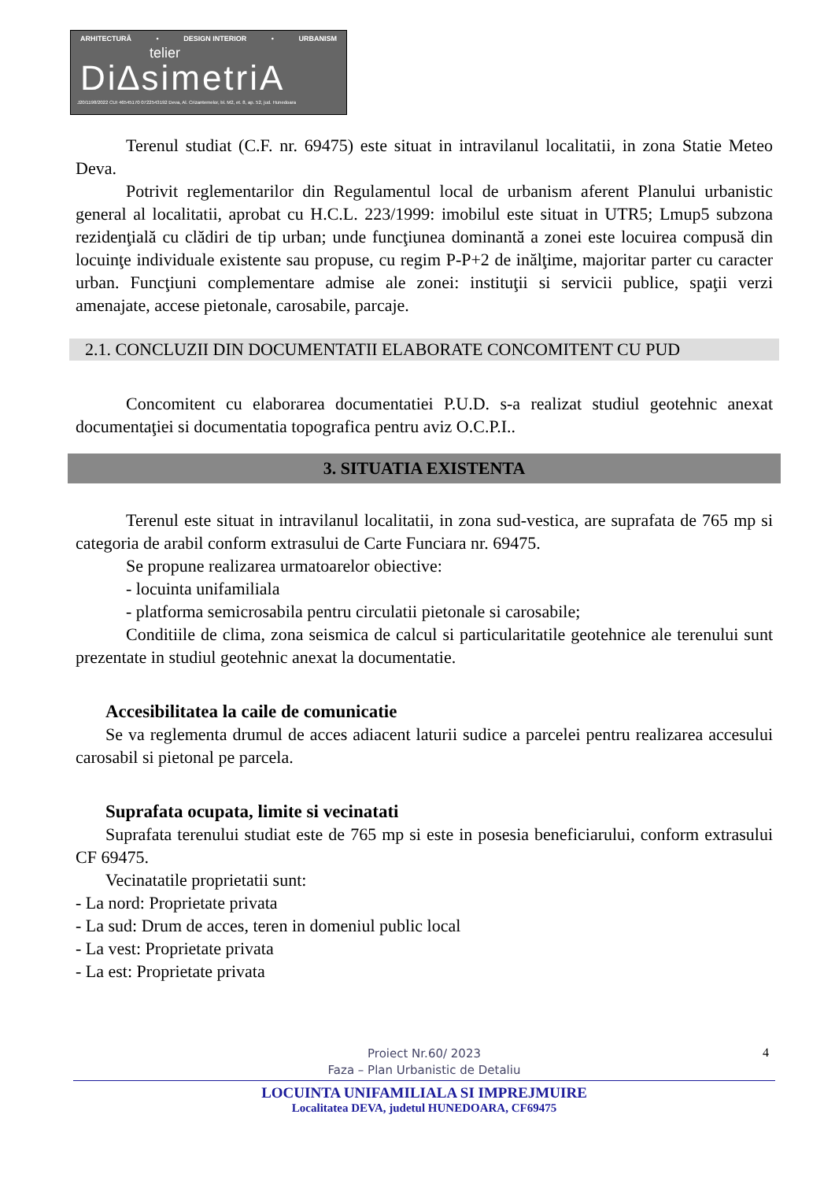ARHITECTURĂ • DESIGN INTERIOR • URBANISM
telier
Di∆simetriA
J20/1198/2022 CUI 46545170 0722543192 Deva, Al. Crizantemelor, bl. M2, et. 8, ap. 52, jud. Hunedoara
Terenul studiat (C.F. nr. 69475) este situat in intravilanul localitatii, in zona Statie Meteo Deva.
Potrivit reglementarilor din Regulamentul local de urbanism aferent Planului urbanistic general al localitatii, aprobat cu H.C.L. 223/1999: imobilul este situat in UTR5; Lmup5 subzona rezidenţială cu clădiri de tip urban; unde funcţiunea dominantă a zonei este locuirea compusă din locuinţe individuale existente sau propuse, cu regim P-P+2 de inălţime, majoritar parter cu caracter urban. Funcţiuni complementare admise ale zonei: instituţii si servicii publice, spaţii verzi amenajate, accese pietonale, carosabile, parcaje.
2.1. CONCLUZII DIN DOCUMENTATII ELABORATE CONCOMITENT CU PUD
Concomitent cu elaborarea documentatiei P.U.D. s-a realizat studiul geotehnic anexat documentaţiei si documentatia topografica pentru aviz O.C.P.I..
3. SITUATIA EXISTENTA
Terenul este situat in intravilanul localitatii, in zona sud-vestica, are suprafata de 765 mp si categoria de arabil conform extrasului de Carte Funciara nr. 69475.
Se propune realizarea urmatoarelor obiective:
- locuinta unifamiliala
- platforma semicrosabila pentru circulatii pietonale si carosabile;
Conditiile de clima, zona seismica de calcul si particularitatile geotehnice ale terenului sunt prezentate in studiul geotehnic anexat la documentatie.
Accesibilitatea la caile de comunicatie
Se va reglementa drumul de acces adiacent laturii sudice a parcelei pentru realizarea accesului carosabil si pietonal pe parcela.
Suprafata ocupata, limite si vecinatati
Suprafata terenului studiat este de 765 mp si este in posesia beneficiarului, conform extrasului CF 69475.
Vecinatatile proprietatii sunt:
- La nord: Proprietate privata
- La sud: Drum de acces, teren in domeniul public local
- La vest: Proprietate privata
- La est: Proprietate privata
4
Proiect Nr.60/ 2023
Faza – Plan Urbanistic de Detaliu
LOCUINTA UNIFAMILIALA SI IMPREJMUIRE
Localitatea DEVA, judetul HUNEDOARA, CF69475